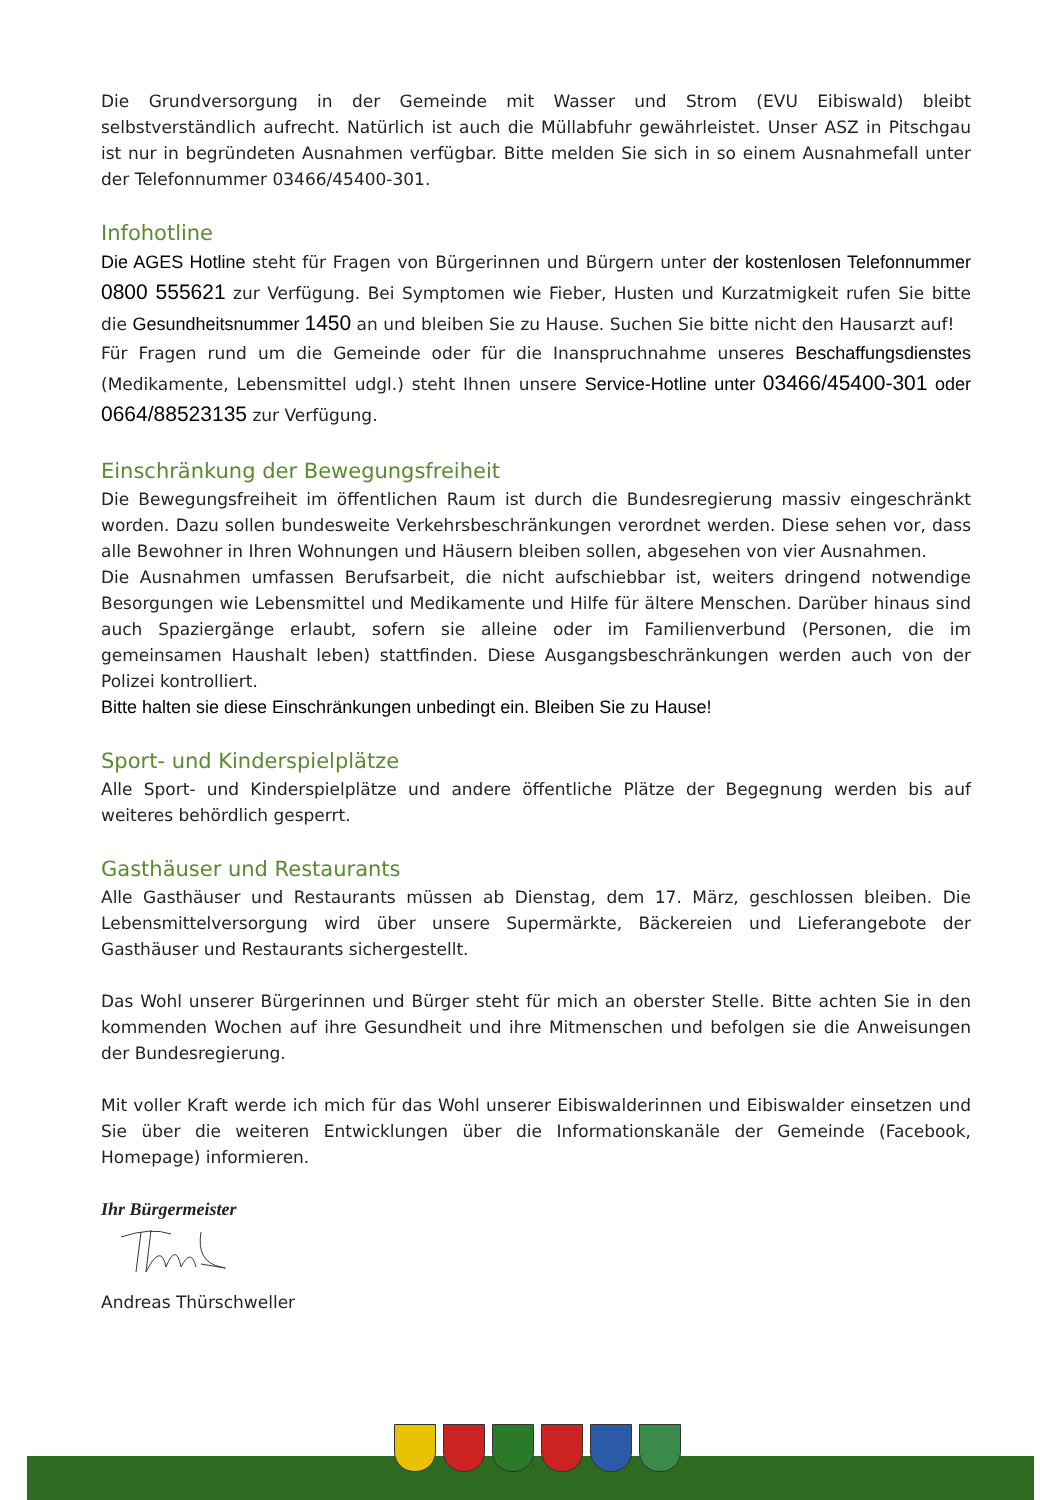Die Grundversorgung in der Gemeinde mit Wasser und Strom (EVU Eibiswald) bleibt selbstverständlich aufrecht. Natürlich ist auch die Müllabfuhr gewährleistet. Unser ASZ in Pitschgau ist nur in begründeten Ausnahmen verfügbar. Bitte melden Sie sich in so einem Ausnahmefall unter der Telefonnummer 03466/45400-301.
Infohotline
Die AGES Hotline steht für Fragen von Bürgerinnen und Bürgern unter der kostenlosen Telefonnummer 0800 555621 zur Verfügung. Bei Symptomen wie Fieber, Husten und Kurzatmigkeit rufen Sie bitte die Gesundheitsnummer 1450 an und bleiben Sie zu Hause. Suchen Sie bitte nicht den Hausarzt auf!
Für Fragen rund um die Gemeinde oder für die Inanspruchnahme unseres Beschaffungsdienstes (Medikamente, Lebensmittel udgl.) steht Ihnen unsere Service-Hotline unter 03466/45400-301 oder 0664/88523135 zur Verfügung.
Einschränkung der Bewegungsfreiheit
Die Bewegungsfreiheit im öffentlichen Raum ist durch die Bundesregierung massiv eingeschränkt worden. Dazu sollen bundesweite Verkehrsbeschränkungen verordnet werden. Diese sehen vor, dass alle Bewohner in Ihren Wohnungen und Häusern bleiben sollen, abgesehen von vier Ausnahmen.
Die Ausnahmen umfassen Berufsarbeit, die nicht aufschiebbar ist, weiters dringend notwendige Besorgungen wie Lebensmittel und Medikamente und Hilfe für ältere Menschen. Darüber hinaus sind auch Spaziergänge erlaubt, sofern sie alleine oder im Familienverbund (Personen, die im gemeinsamen Haushalt leben) stattfinden. Diese Ausgangsbeschränkungen werden auch von der Polizei kontrolliert.
Bitte halten sie diese Einschränkungen unbedingt ein. Bleiben Sie zu Hause!
Sport- und Kinderspielplätze
Alle Sport- und Kinderspielplätze und andere öffentliche Plätze der Begegnung werden bis auf weiteres behördlich gesperrt.
Gasthäuser und Restaurants
Alle Gasthäuser und Restaurants müssen ab Dienstag, dem 17. März, geschlossen bleiben. Die Lebensmittelversorgung wird über unsere Supermärkte, Bäckereien und Lieferangebote der Gasthäuser und Restaurants sichergestellt.
Das Wohl unserer Bürgerinnen und Bürger steht für mich an oberster Stelle. Bitte achten Sie in den kommenden Wochen auf ihre Gesundheit und ihre Mitmenschen und befolgen sie die Anweisungen der Bundesregierung.
Mit voller Kraft werde ich mich für das Wohl unserer Eibiswalderinnen und Eibiswalder einsetzen und Sie über die weiteren Entwicklungen über die Informationskanäle der Gemeinde (Facebook, Homepage) informieren.
Ihr Bürgermeister
Andreas Thürschweller